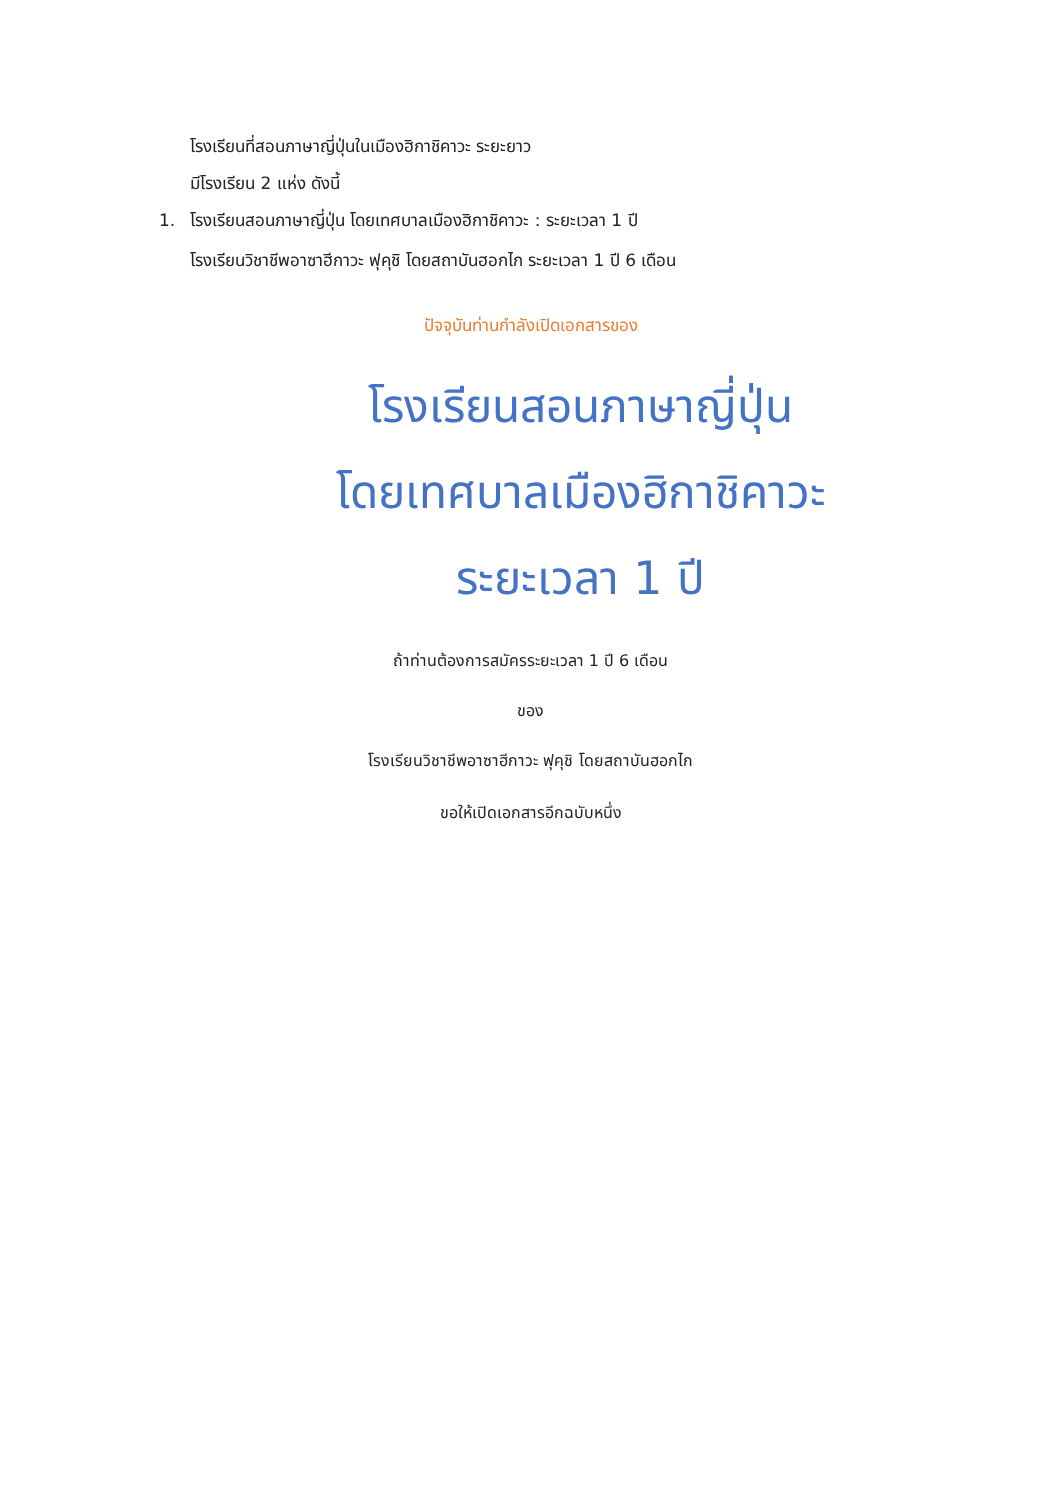โรงเรียนที่สอนภาษาญี่ปุ่นในเมืองฮิกาชิคาวะ ระยะยาว
มีโรงเรียน 2 แห่ง ดังนี้
1. โรงเรียนสอนภาษาญี่ปุ่น โดยเทศบาลเมืองฮิกาชิคาวะ : ระยะเวลา 1 ปี
โรงเรียนวิชาชีพอาซาฮีกาวะ ฟุคุชิ โดยสถาบันฮอกไก ระยะเวลา 1 ปี 6 เดือน
ปัจจุบันท่านกำลังเปิดเอกสารของ
โรงเรียนสอนภาษาญี่ปุ่น
โดยเทศบาลเมืองฮิกาชิคาวะ
ระยะเวลา 1 ปี
ถ้าท่านต้องการสมัครระยะเวลา 1 ปี 6 เดือน
ของ
โรงเรียนวิชาชีพอาซาฮีกาวะ ฟุคุชิ โดยสถาบันฮอกไก
ขอให้เปิดเอกสารอีกฉบับหนึ่ง